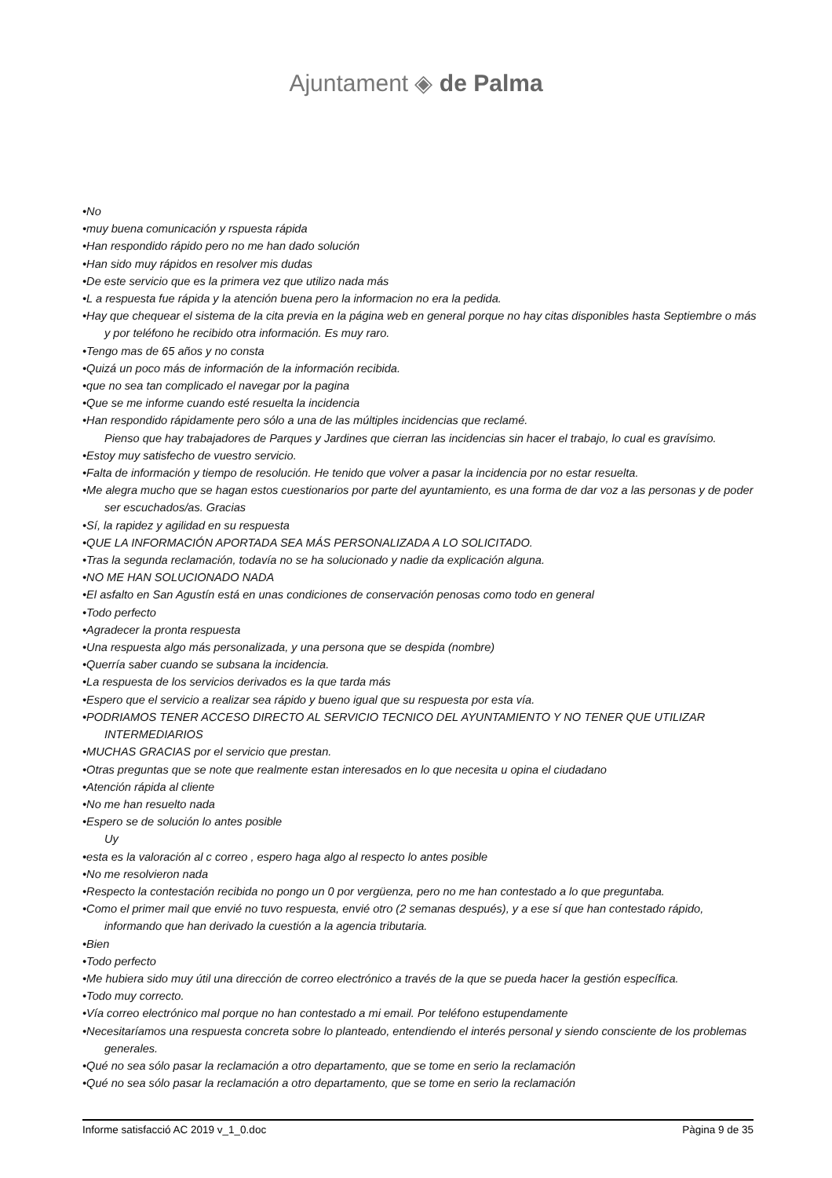Ajuntament ◈ de Palma
•No
•muy buena comunicación y rspuesta rápida
•Han respondido rápido pero no me han dado solución
•Han sido muy rápidos en resolver mis dudas
•De este servicio que es la primera vez que utilizo nada más
•L a respuesta fue rápida y la atención buena pero la informacion no era la pedida.
•Hay que chequear el sistema de la cita previa en la página web en general porque no hay citas disponibles hasta Septiembre o más y por teléfono he recibido otra información. Es muy raro.
•Tengo mas de 65 años y no consta
•Quizá un poco más de información de la información recibida.
•que no sea tan complicado el navegar por la pagina
•Que se me informe cuando esté resuelta la incidencia
•Han respondido rápidamente pero sólo a una de las múltiples incidencias que reclamé.
Pienso que hay trabajadores de Parques y Jardines que cierran las incidencias sin hacer el trabajo, lo cual es gravísimo.
•Estoy muy satisfecho de vuestro servicio.
•Falta de información y tiempo de resolución. He tenido que volver a pasar la incidencia por no estar resuelta.
•Me alegra mucho que se hagan estos cuestionarios por parte del ayuntamiento, es una forma de dar voz a las personas y de poder ser escuchados/as. Gracias
•Sí, la rapidez y agilidad en su respuesta
•QUE LA INFORMACIÓN APORTADA SEA MÁS PERSONALIZADA A LO SOLICITADO.
•Tras la segunda reclamación, todavía no se ha solucionado y nadie da explicación alguna.
•NO ME HAN SOLUCIONADO NADA
•El asfalto en San Agustín está en unas condiciones de conservación penosas como todo en general
•Todo perfecto
•Agradecer la pronta respuesta
•Una respuesta algo más personalizada, y una persona que se despida (nombre)
•Querría saber cuando se subsana la incidencia.
•La respuesta de los servicios derivados es la que tarda más
•Espero que el servicio a realizar sea rápido y bueno igual que su respuesta por esta vía.
•PODRIAMOS TENER ACCESO DIRECTO AL SERVICIO TECNICO DEL AYUNTAMIENTO Y NO TENER QUE UTILIZAR INTERMEDIARIOS
•MUCHAS GRACIAS por el servicio que prestan.
•Otras preguntas que se note que realmente estan interesados en lo que necesita u opina el ciudadano
•Atención rápida al cliente
•No me han resuelto nada
•Espero se de solución lo antes posible
Uy
•esta es la valoración al c correo , espero haga algo al respecto lo antes posible
•No me resolvieron nada
•Respecto la contestación recibida no pongo un 0 por vergüenza, pero no me han contestado a lo que preguntaba.
•Como el primer mail que envié no tuvo respuesta, envié otro (2 semanas después), y a ese sí que han contestado rápido, informando que han derivado la cuestión a la agencia tributaria.
•Bien
•Todo perfecto
•Me hubiera sido muy útil una dirección de correo electrónico a través de la que se pueda hacer la gestión específica.
•Todo muy correcto.
•Vía correo electrónico mal porque no han contestado a mi email. Por teléfono estupendamente
•Necesitaríamos una respuesta concreta sobre lo planteado, entendiendo el interés personal y siendo consciente de los problemas generales.
•Qué no sea sólo pasar la reclamación a otro departamento, que se tome en serio la reclamación
•Qué no sea sólo pasar la reclamación a otro departamento, que se tome en serio la reclamación
Informe satisfacció AC 2019 v_1_0.doc Pàgina 9 de 35